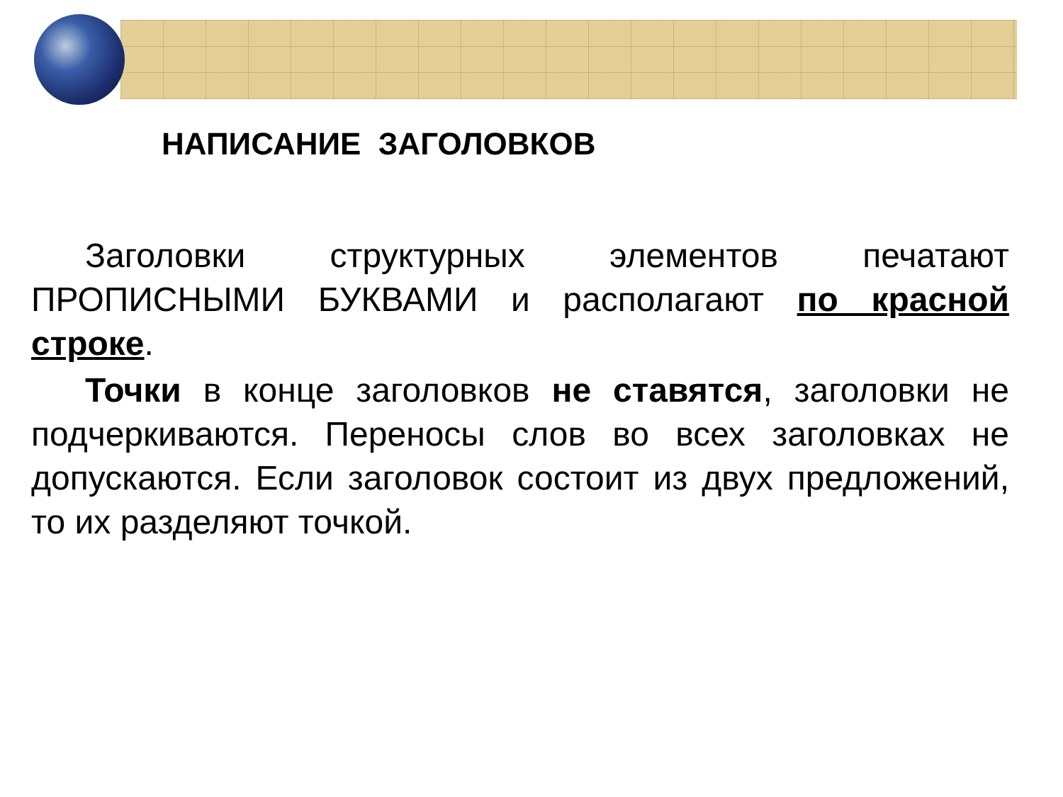НАПИСАНИЕ ЗАГОЛОВКОВ
Заголовки структурных элементов печатают ПРОПИСНЫМИ БУКВАМИ и располагают по красной строке.
Точки в конце заголовков не ставятся, заголовки не подчеркиваются. Переносы слов во всех заголовках не допускаются. Если заголовок состоит из двух предложений, то их разделяют точкой.